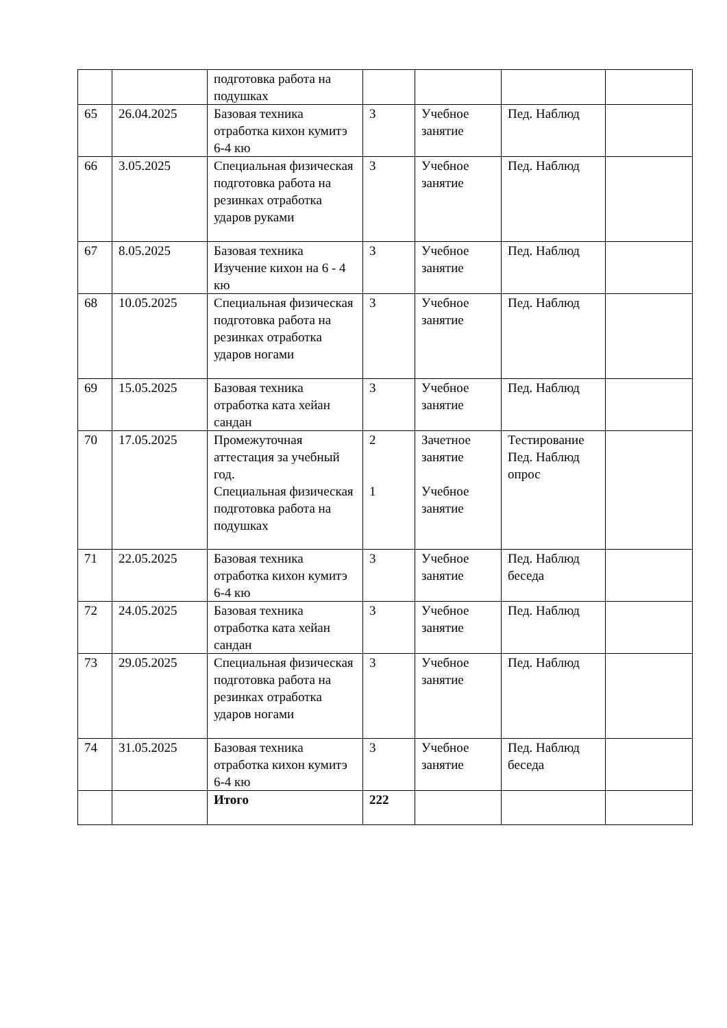| | | подготовка работа на подушках | | | | |
| 65 | 26.04.2025 | Базовая техника отработка кихон кумитэ 6-4 кю | 3 | Учебное занятие | Пед. Наблюд | |
| 66 | 3.05.2025 | Специальная физическая подготовка работа на резинках отработка ударов руками | 3 | Учебное занятие | Пед. Наблюд | |
| 67 | 8.05.2025 | Базовая техника Изучение кихон на 6 - 4 кю | 3 | Учебное занятие | Пед. Наблюд | |
| 68 | 10.05.2025 | Специальная физическая подготовка работа на резинках отработка ударов ногами | 3 | Учебное занятие | Пед. Наблюд | |
| 69 | 15.05.2025 | Базовая техника отработка ката хейан сандан | 3 | Учебное занятие | Пед. Наблюд | |
| 70 | 17.05.2025 | Промежуточная аттестация за учебный год. Специальная физическая подготовка работа на подушках | 2 1 | Зачетное занятие Учебное занятие | Тестирование Пед. Наблюд опрос | |
| 71 | 22.05.2025 | Базовая техника отработка кихон кумитэ 6-4 кю | 3 | Учебное занятие | Пед. Наблюд беседа | |
| 72 | 24.05.2025 | Базовая техника отработка ката хейан сандан | 3 | Учебное занятие | Пед. Наблюд | |
| 73 | 29.05.2025 | Специальная физическая подготовка работа на резинках отработка ударов ногами | 3 | Учебное занятие | Пед. Наблюд | |
| 74 | 31.05.2025 | Базовая техника отработка кихон кумитэ 6-4 кю | 3 | Учебное занятие | Пед. Наблюд беседа | |
| | | Итого | 222 | | | |